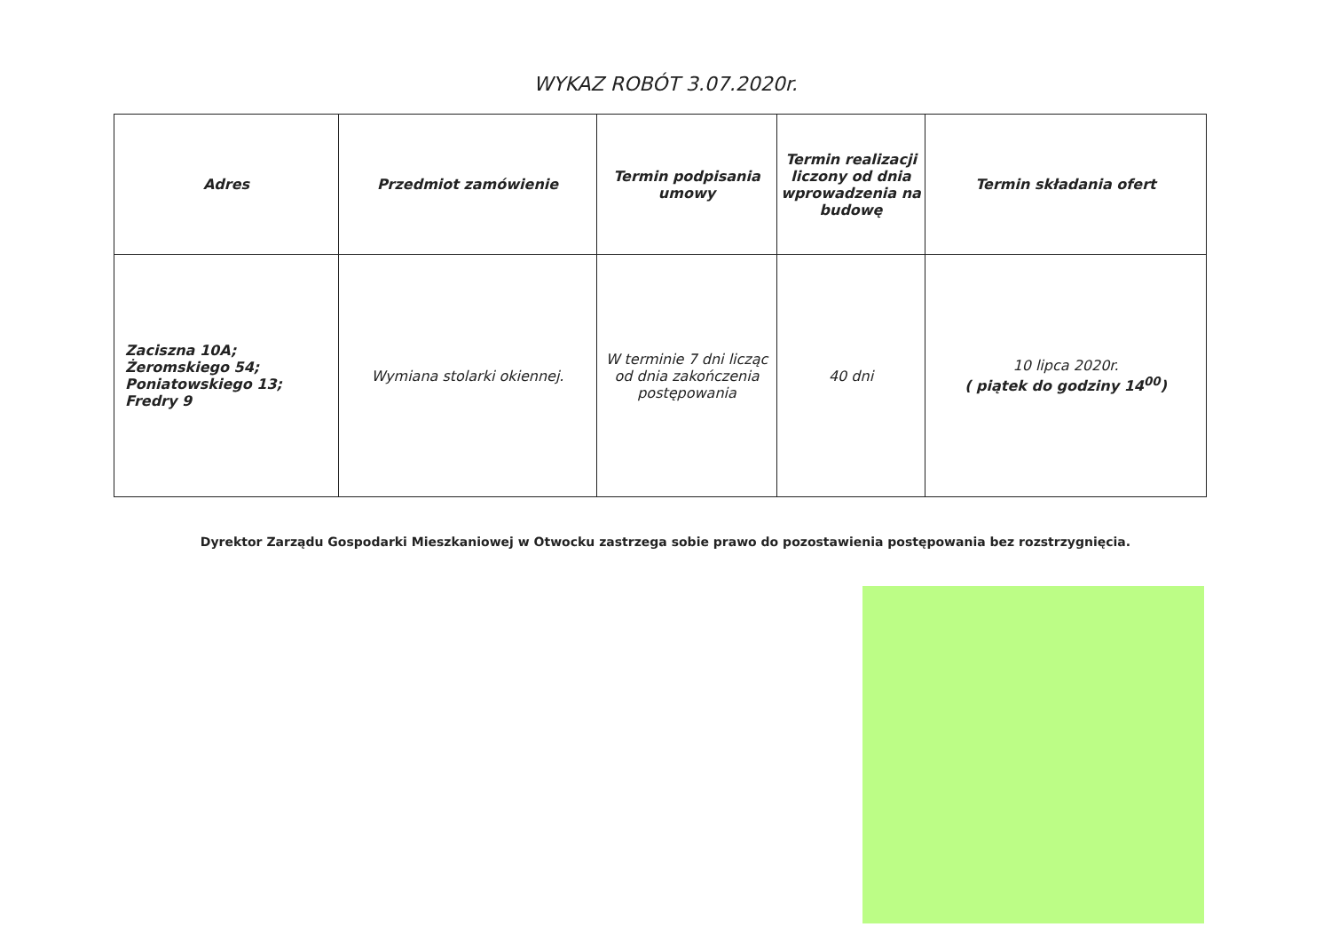WYKAZ ROBÓT 3.07.2020r.
| Adres | Przedmiot zamówienie | Termin podpisania umowy | Termin realizacji liczony od dnia wprowadzenia na budowę | Termin składania ofert |
| --- | --- | --- | --- | --- |
| Zaciszna 10A; Żeromskiego 54; Poniatowskiego 13; Fredry 9 | Wymiana stolarki okiennej. | W terminie 7 dni licząc od dnia zakończenia postępowania | 40 dni | 10 lipca 2020r. ( piątek do godziny 14<sup>00</sup>) |
Dyrektor Zarządu Gospodarki Mieszkaniowej w Otwocku zastrzega sobie prawo do pozostawienia postępowania bez rozstrzygnięcia.